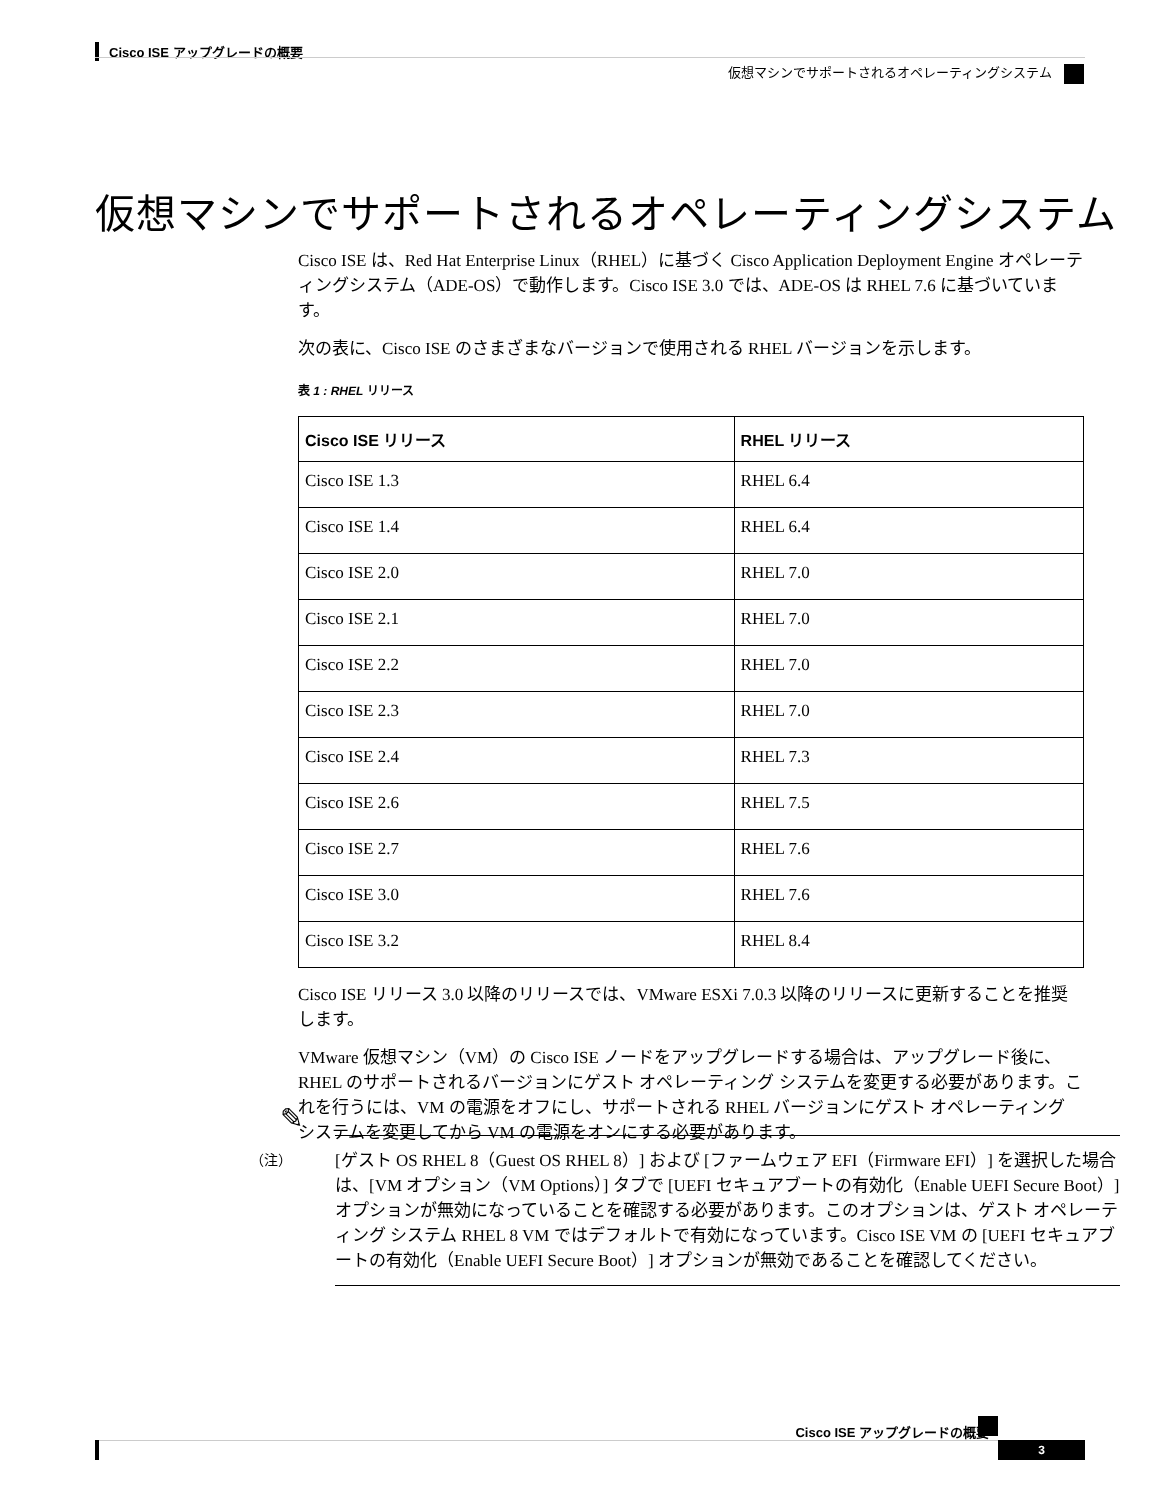Cisco ISE アップグレードの概要
仮想マシンでサポートされるオペレーティングシステム
仮想マシンでサポートされるオペレーティングシステム
Cisco ISE は、Red Hat Enterprise Linux（RHEL）に基づく Cisco Application Deployment Engine オペレーティングシステム（ADE-OS）で動作します。Cisco ISE 3.0 では、ADE-OS は RHEL 7.6 に基づいています。
次の表に、Cisco ISE のさまざまなバージョンで使用される RHEL バージョンを示します。
表 1 : RHEL リリース
| Cisco ISE リリース | RHEL リリース |
| --- | --- |
| Cisco ISE 1.3 | RHEL 6.4 |
| Cisco ISE 1.4 | RHEL 6.4 |
| Cisco ISE 2.0 | RHEL 7.0 |
| Cisco ISE 2.1 | RHEL 7.0 |
| Cisco ISE 2.2 | RHEL 7.0 |
| Cisco ISE 2.3 | RHEL 7.0 |
| Cisco ISE 2.4 | RHEL 7.3 |
| Cisco ISE 2.6 | RHEL 7.5 |
| Cisco ISE 2.7 | RHEL 7.6 |
| Cisco ISE 3.0 | RHEL 7.6 |
| Cisco ISE 3.2 | RHEL 8.4 |
Cisco ISE リリース 3.0 以降のリリースでは、VMware ESXi 7.0.3 以降のリリースに更新することを推奨します。
VMware 仮想マシン（VM）の Cisco ISE ノードをアップグレードする場合は、アップグレード後に、RHEL のサポートされるバージョンにゲスト オペレーティング システムを変更する必要があります。これを行うには、VM の電源をオフにし、サポートされる RHEL バージョンにゲスト オペレーティング システムを変更してから VM の電源をオンにする必要があります。
✎
（注）
[ゲスト OS RHEL 8（Guest OS RHEL 8）] および [ファームウェア EFI（Firmware EFI）] を選択した場合は、[VM オプション（VM Options）] タブで [UEFI セキュアブートの有効化（Enable UEFI Secure Boot）] オプションが無効になっていることを確認する必要があります。このオプションは、ゲスト オペレーティング システム RHEL 8 VM ではデフォルトで有効になっています。Cisco ISE VM の [UEFI セキュアブートの有効化（Enable UEFI Secure Boot）] オプションが無効であることを確認してください。
Cisco ISE アップグレードの概要
3